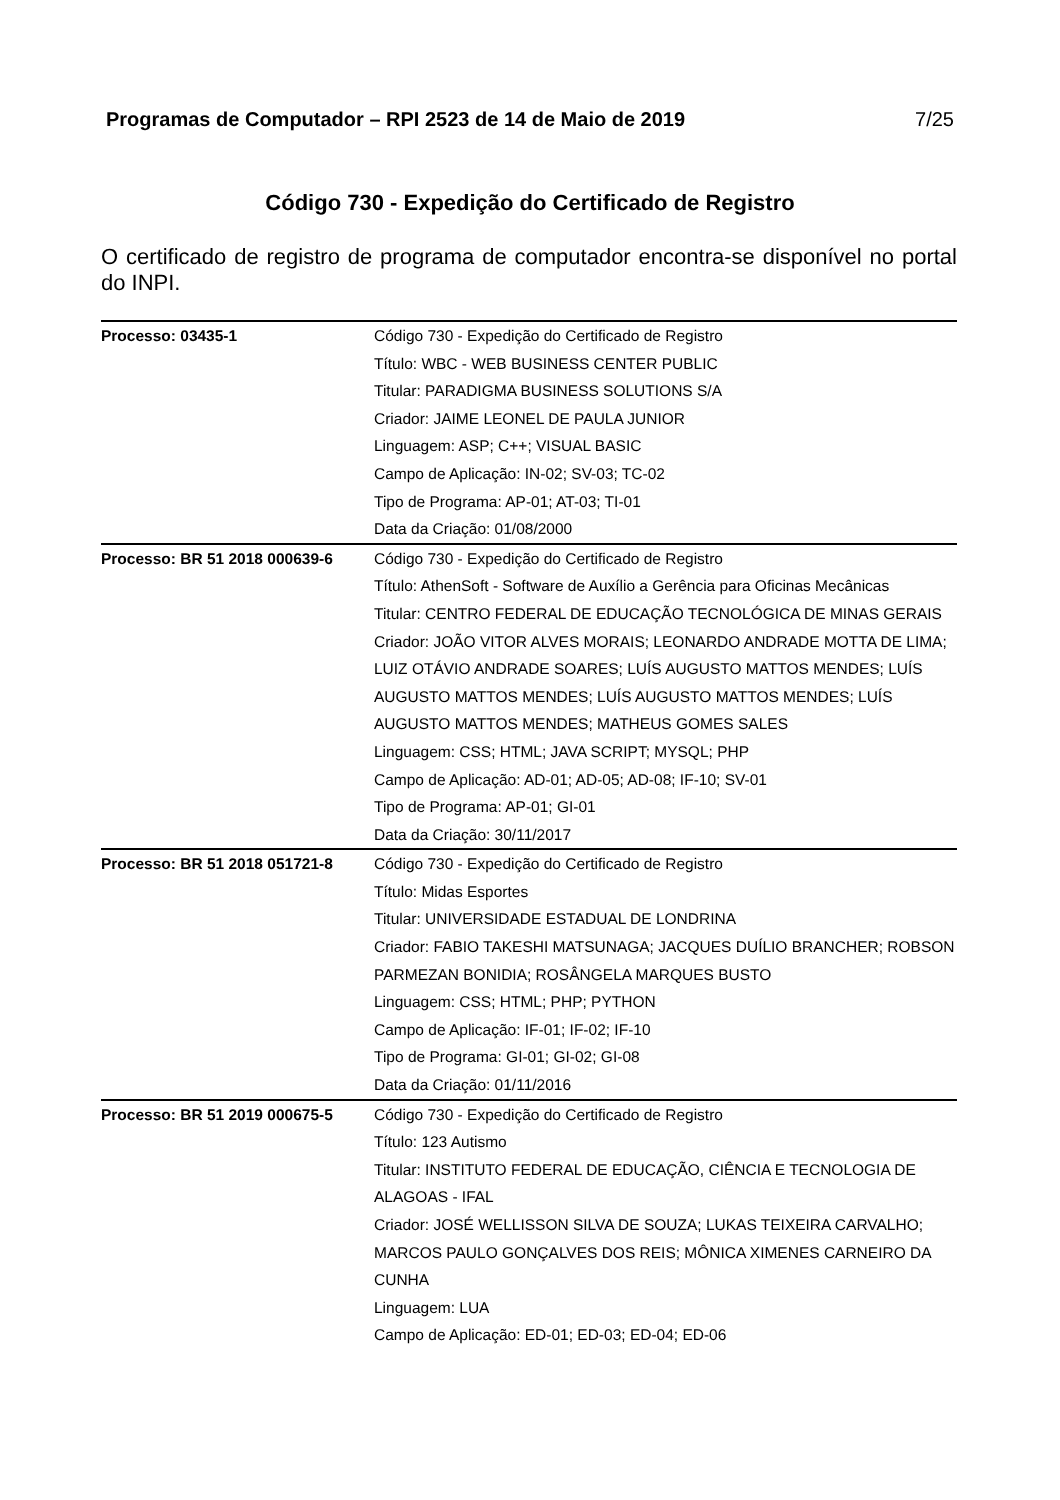Programas de Computador – RPI 2523 de 14 de Maio de 2019 7/25
Código 730 - Expedição do Certificado de Registro
O certificado de registro de programa de computador encontra-se disponível no portal do INPI.
| Processo: 03435-1 | Código 730 - Expedição do Certificado de Registro Título: WBC - WEB BUSINESS CENTER PUBLIC Titular: PARADIGMA BUSINESS SOLUTIONS S/A Criador: JAIME LEONEL DE PAULA JUNIOR Linguagem: ASP; C++; VISUAL BASIC Campo de Aplicação: IN-02; SV-03; TC-02 Tipo de Programa: AP-01; AT-03; TI-01 Data da Criação: 01/08/2000 |
| Processo: BR 51 2018 000639-6 | Código 730 - Expedição do Certificado de Registro Título: AthenSoft - Software de Auxílio a Gerência para Oficinas Mecânicas Titular: CENTRO FEDERAL DE EDUCAÇÃO TECNOLÓGICA DE MINAS GERAIS Criador: JOÃO VITOR ALVES MORAIS; LEONARDO ANDRADE MOTTA DE LIMA; LUIZ OTÁVIO ANDRADE SOARES; LUÍS AUGUSTO MATTOS MENDES; LUÍS AUGUSTO MATTOS MENDES; LUÍS AUGUSTO MATTOS MENDES; LUÍS AUGUSTO MATTOS MENDES; MATHEUS GOMES SALES Linguagem: CSS; HTML; JAVA SCRIPT; MYSQL; PHP Campo de Aplicação: AD-01; AD-05; AD-08; IF-10; SV-01 Tipo de Programa: AP-01; GI-01 Data da Criação: 30/11/2017 |
| Processo: BR 51 2018 051721-8 | Código 730 - Expedição do Certificado de Registro Título: Midas Esportes Titular: UNIVERSIDADE ESTADUAL DE LONDRINA Criador: FABIO TAKESHI MATSUNAGA; JACQUES DUÍLIO BRANCHER; ROBSON PARMEZAN BONIDIA; ROSÂNGELA MARQUES BUSTO Linguagem: CSS; HTML; PHP; PYTHON Campo de Aplicação: IF-01; IF-02; IF-10 Tipo de Programa: GI-01; GI-02; GI-08 Data da Criação: 01/11/2016 |
| Processo: BR 51 2019 000675-5 | Código 730 - Expedição do Certificado de Registro Título: 123 Autismo Titular: INSTITUTO FEDERAL DE EDUCAÇÃO, CIÊNCIA E TECNOLOGIA DE ALAGOAS - IFAL Criador: JOSÉ WELLISSON SILVA DE SOUZA; LUKAS TEIXEIRA CARVALHO; MARCOS PAULO GONÇALVES DOS REIS; MÔNICA XIMENES CARNEIRO DA CUNHA Linguagem: LUA Campo de Aplicação: ED-01; ED-03; ED-04; ED-06 |